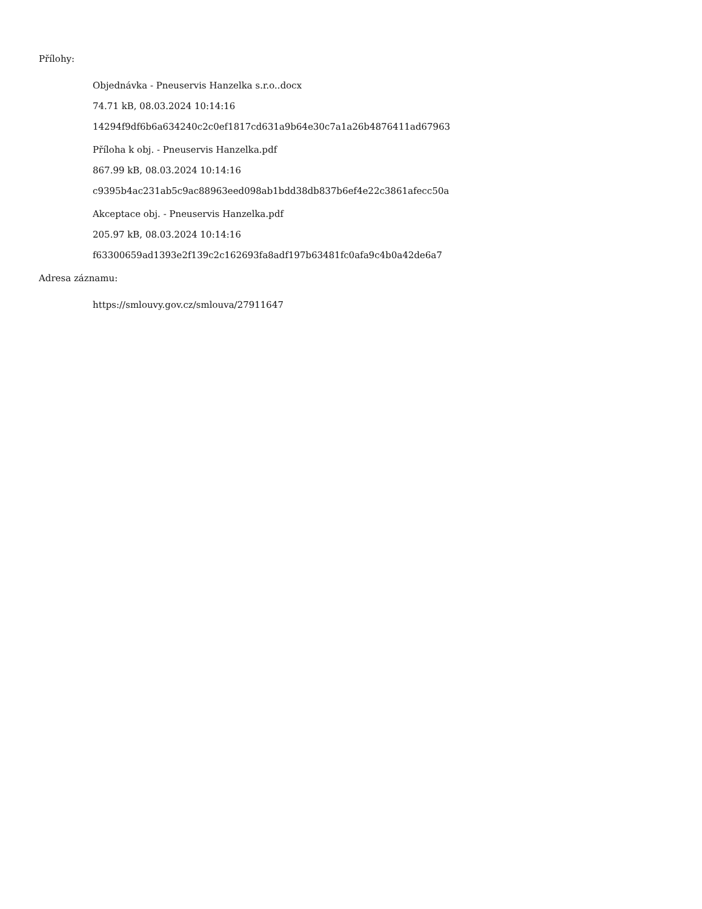Přílohy:
Objednávka - Pneuservis Hanzelka s.r.o..docx
74.71 kB, 08.03.2024 10:14:16
14294f9df6b6a634240c2c0ef1817cd631a9b64e30c7a1a26b4876411ad67963
Příloha k obj. - Pneuservis Hanzelka.pdf
867.99 kB, 08.03.2024 10:14:16
c9395b4ac231ab5c9ac88963eed098ab1bdd38db837b6ef4e22c3861afecc50a
Akceptace obj. - Pneuservis Hanzelka.pdf
205.97 kB, 08.03.2024 10:14:16
f63300659ad1393e2f139c2c162693fa8adf197b63481fc0afa9c4b0a42de6a7
Adresa záznamu:
https://smlouvy.gov.cz/smlouva/27911647